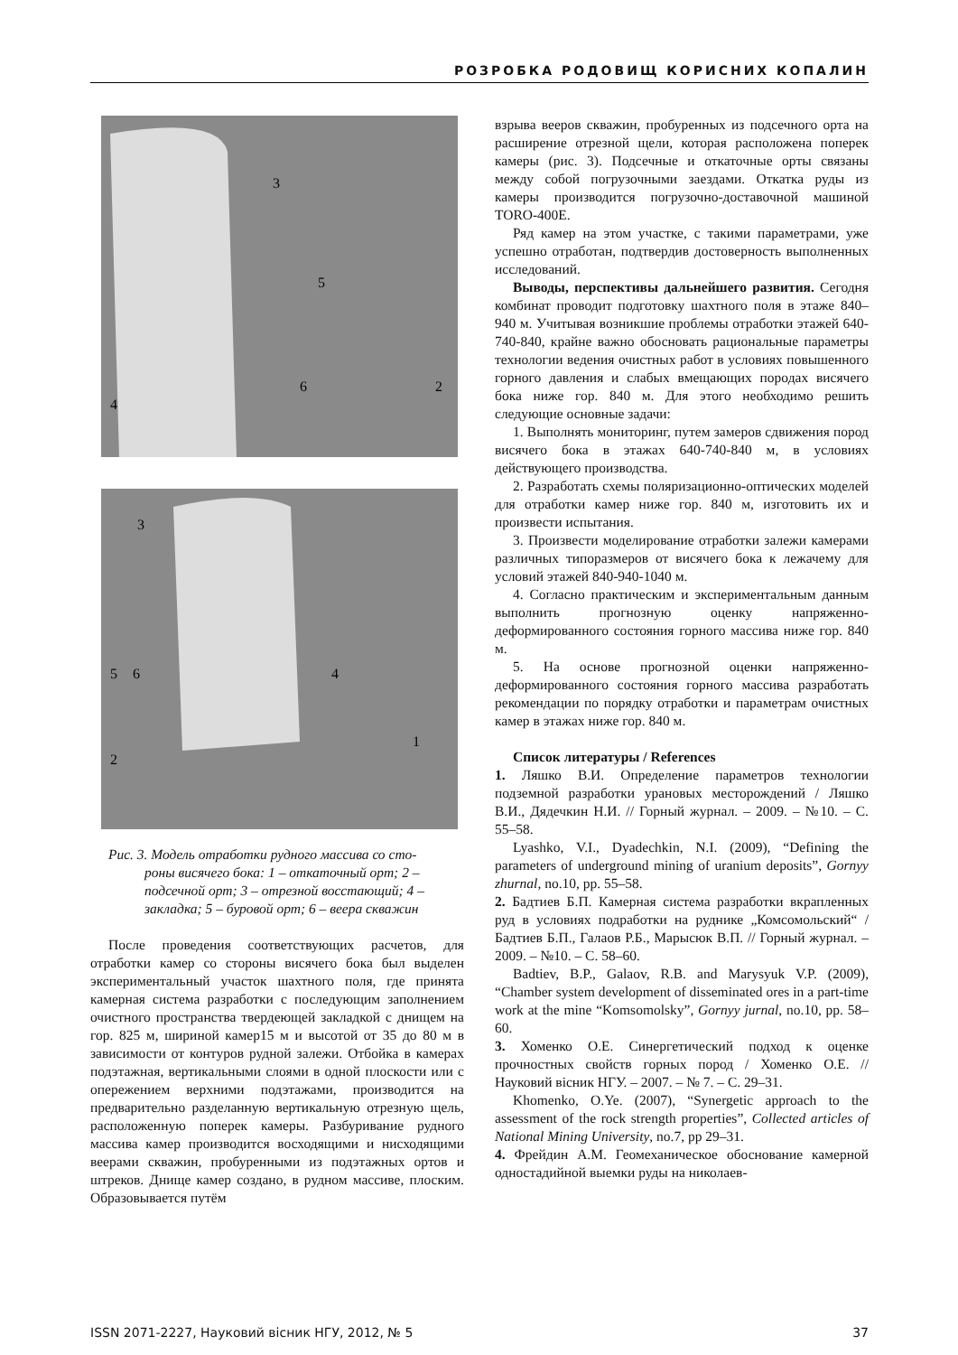РОЗРОБКА РОДОВИЩ КОРИСНИХ КОПАЛИН
3
5
6
2
4
3
5
6
4
1
2
Рис. 3. Модель отработки рудного массива со сто-
роны висячего бока: 1 – откаточный орт; 2 – подсечной орт; 3 – отрезной восстающий; 4 – закладка; 5 – буровой орт; 6 – веера скважин
После проведения соответствующих расчетов, для отработки камер со стороны висячего бока был выделен экспериментальный участок шахтного поля, где принята камерная система разработки с последующим заполнением очистного пространства твердеющей закладкой с днищем на гор. 825 м, шириной камер15 м и высотой от 35 до 80 м в зависимости от контуров рудной залежи. Отбойка в камерах подэтажная, вертикальными слоями в одной плоскости или с опережением верхними подэтажами, производится на предварительно разделанную вертикальную отрезную щель, расположенную поперек камеры. Разбуривание рудного массива камер производится восходящими и нисходящими веерами скважин, пробуренными из подэтажных ортов и штреков. Днище камер создано, в рудном массиве, плоским. Образовывается путём
взрыва вееров скважин, пробуренных из подсечного орта на расширение отрезной щели, которая расположена поперек камеры (рис. 3). Подсечные и откаточные орты связаны между собой погрузочными заездами. Откатка руды из камеры производится погрузочно-доставочной машиной TORO-400E.
Ряд камер на этом участке, с такими параметрами, уже успешно отработан, подтвердив достоверность выполненных исследований.
Выводы, перспективы дальнейшего развития. Сегодня комбинат проводит подготовку шахтного поля в этаже 840–940 м. Учитывая возникшие проблемы отработки этажей 640-740-840, крайне важно обосновать рациональные параметры технологии ведения очистных работ в условиях повышенного горного давления и слабых вмещающих породах висячего бока ниже гор. 840 м. Для этого необходимо решить следующие основные задачи:
1. Выполнять мониторинг, путем замеров сдвижения пород висячего бока в этажах 640-740-840 м, в условиях действующего производства.
2. Разработать схемы поляризационно-оптических моделей для отработки камер ниже гор. 840 м, изготовить их и произвести испытания.
3. Произвести моделирование отработки залежи камерами различных типоразмеров от висячего бока к лежачему для условий этажей 840-940-1040 м.
4. Согласно практическим и экспериментальным данным выполнить прогнозную оценку напряженно-деформированного состояния горного массива ниже гор. 840 м.
5. На основе прогнозной оценки напряженно-деформированного состояния горного массива разработать рекомендации по порядку отработки и параметрам очистных камер в этажах ниже гор. 840 м.
Список литературы / References
1. Ляшко В.И. Определение параметров технологии подземной разработки урановых месторождений / Ляшко В.И., Дядечкин Н.И. // Горный журнал. – 2009. – №10. – С. 55–58.
Lyashko, V.I., Dyadechkin, N.I. (2009), “Defining the parameters of underground mining of uranium deposits”, Gornyy zhurnal, no.10, pp. 55–58.
2. Бадтиев Б.П. Камерная система разработки вкрапленных руд в условиях подработки на руднике „Комсомольский“ / Бадтиев Б.П., Галаов Р.Б., Марысюк В.П. // Горный журнал. – 2009. – №10. – С. 58–60.
Badtiev, B.P., Galaov, R.B. and Marysyuk V.P. (2009), “Chamber system development of disseminated ores in a part-time work at the mine “Komsomolsky”, Gornyy jurnal, no.10, pp. 58–60.
3. Хоменко О.Е. Синергетический подход к оценке прочностных свойств горных пород / Хоменко О.Е. // Науковий вісник НГУ. – 2007. – № 7. – С. 29–31.
Khomenko, O.Ye. (2007), “Synergetic approach to the assessment of the rock strength properties”, Collected articles of National Mining University, no.7, pp 29–31.
4. Фрейдин А.М. Геомеханическое обоснование камерной одностадийной выемки руды на николаев-
ISSN 2071-2227, Науковий вісник НГУ, 2012, № 5 37